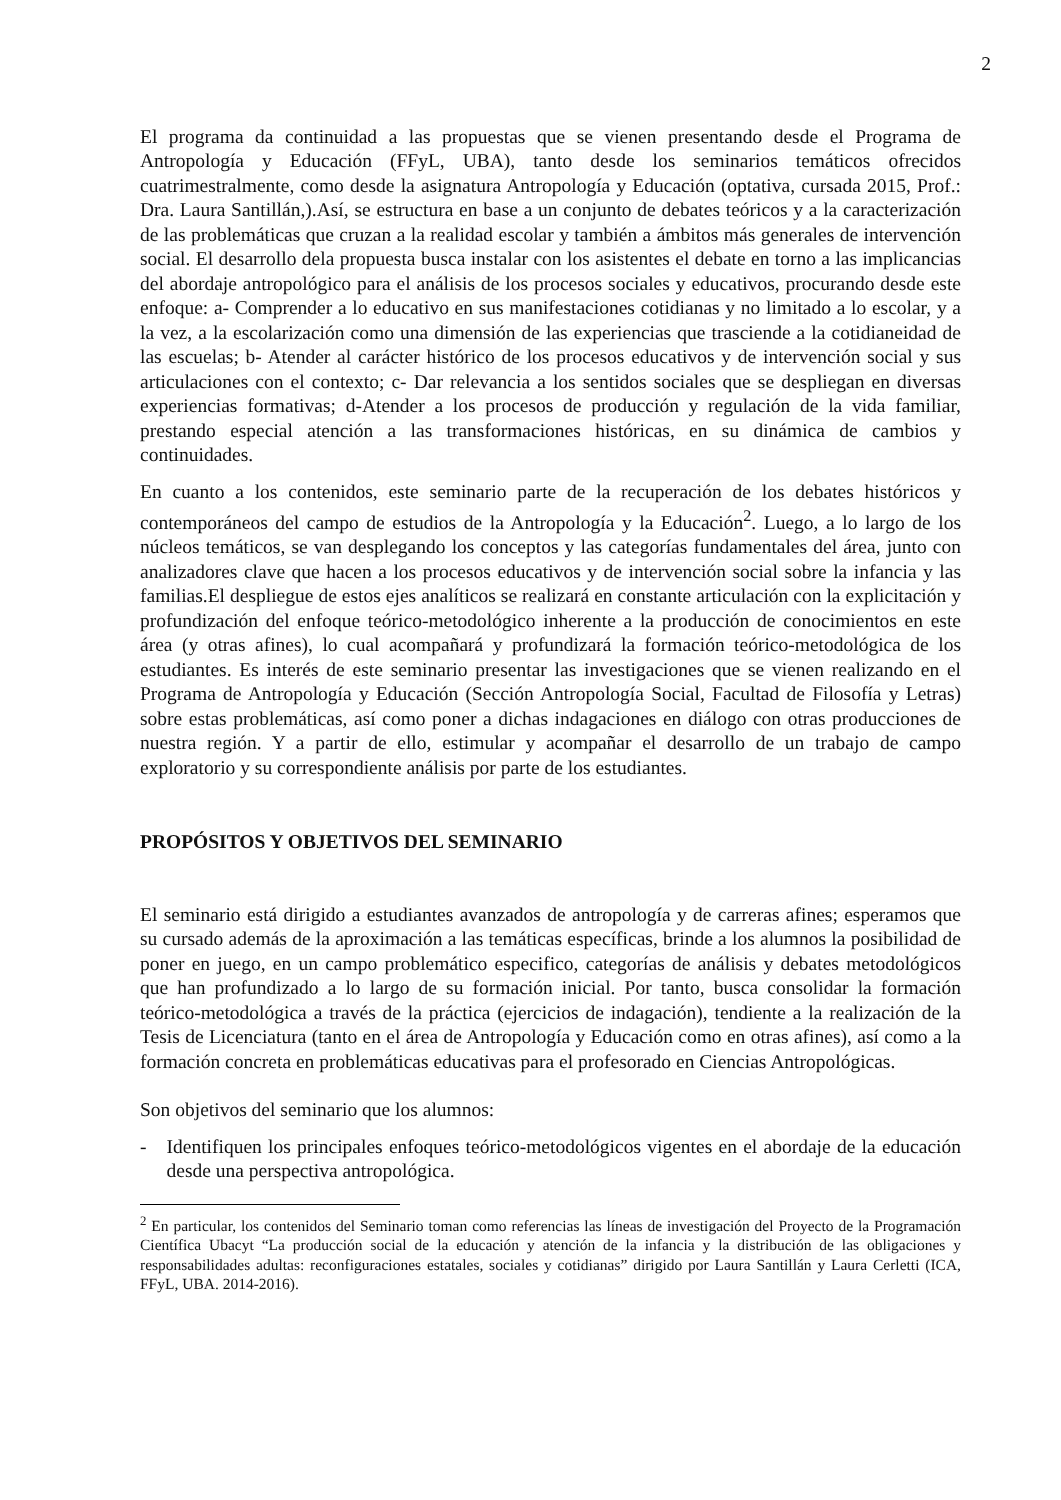2
El programa da continuidad a las propuestas que se vienen presentando desde el Programa de Antropología y Educación (FFyL, UBA), tanto desde los seminarios temáticos ofrecidos cuatrimestralmente, como desde la asignatura Antropología y Educación (optativa, cursada 2015, Prof.: Dra. Laura Santillán,).Así, se estructura en base a un conjunto de debates teóricos y a la caracterización de las problemáticas que cruzan a la realidad escolar y también a ámbitos más generales de intervención social. El desarrollo dela propuesta busca instalar con los asistentes el debate en torno a las implicancias del abordaje antropológico para el análisis de los procesos sociales y educativos, procurando desde este enfoque: a- Comprender a lo educativo en sus manifestaciones cotidianas y no limitado a lo escolar, y a la vez, a la escolarización como una dimensión de las experiencias que trasciende a la cotidianeidad de las escuelas; b- Atender al carácter histórico de los procesos educativos y de intervención social y sus articulaciones con el contexto; c- Dar relevancia a los sentidos sociales que se despliegan en diversas experiencias formativas; d-Atender a los procesos de producción y regulación de la vida familiar, prestando especial atención a las transformaciones históricas, en su dinámica de cambios y continuidades.
En cuanto a los contenidos, este seminario parte de la recuperación de los debates históricos y contemporáneos del campo de estudios de la Antropología y la Educación<sup>2</sup>. Luego, a lo largo de los núcleos temáticos, se van desplegando los conceptos y las categorías fundamentales del área, junto con analizadores clave que hacen a los procesos educativos y de intervención social sobre la infancia y las familias.El despliegue de estos ejes analíticos se realizará en constante articulación con la explicitación y profundización del enfoque teórico-metodológico inherente a la producción de conocimientos en este área (y otras afines), lo cual acompañará y profundizará la formación teórico-metodológica de los estudiantes. Es interés de este seminario presentar las investigaciones que se vienen realizando en el Programa de Antropología y Educación (Sección Antropología Social, Facultad de Filosofía y Letras) sobre estas problemáticas, así como poner a dichas indagaciones en diálogo con otras producciones de nuestra región. Y a partir de ello, estimular y acompañar el desarrollo de un trabajo de campo exploratorio y su correspondiente análisis por parte de los estudiantes.
PROPÓSITOS Y OBJETIVOS DEL SEMINARIO
El seminario está dirigido a estudiantes avanzados de antropología y de carreras afines; esperamos que su cursado además de la aproximación a las temáticas específicas, brinde a los alumnos la posibilidad de poner en juego, en un campo problemático especifico, categorías de análisis y debates metodológicos que han profundizado a lo largo de su formación inicial. Por tanto, busca consolidar la formación teórico-metodológica a través de la práctica (ejercicios de indagación), tendiente a la realización de la Tesis de Licenciatura (tanto en el área de Antropología y Educación como en otras afines), así como a la formación concreta en problemáticas educativas para el profesorado en Ciencias Antropológicas.
Son objetivos del seminario que los alumnos:
- Identifiquen los principales enfoques teórico-metodológicos vigentes en el abordaje de la educación desde una perspectiva antropológica.
<sup>2</sup> En particular, los contenidos del Seminario toman como referencias las líneas de investigación del Proyecto de la Programación Científica Ubacyt “La producción social de la educación y atención de la infancia y la distribución de las obligaciones y responsabilidades adultas: reconfiguraciones estatales, sociales y cotidianas” dirigido por Laura Santillán y Laura Cerletti (ICA, FFyL, UBA. 2014-2016).